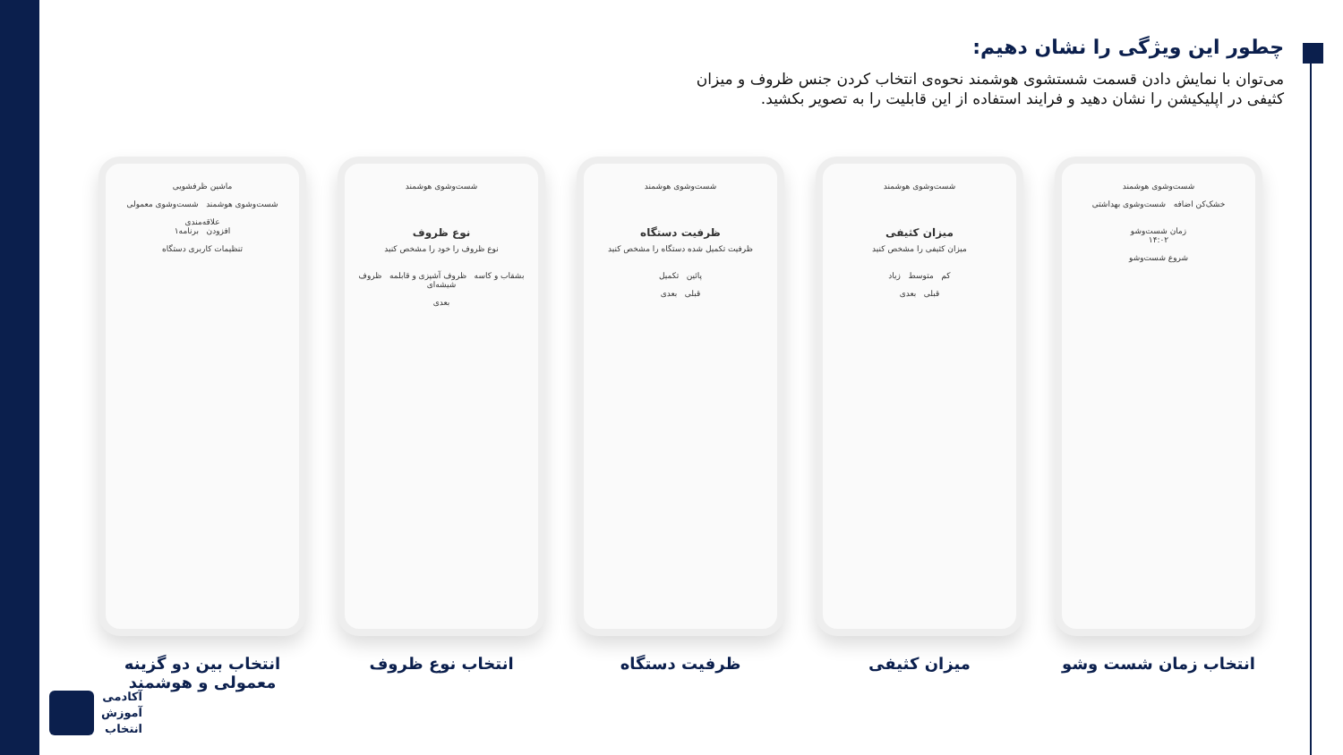چطور این ویژگی را نشان دهیم:
می‌توان با نمایش دادن قسمت شستشوی هوشمند نحوه‌ی انتخاب کردن جنس ظروف و میزان کثیفی در اپلیکیشن را نشان دهید و فرایند استفاده از این قابلیت را به تصویر بکشید.
شست‌وشوی هوشمند
خشک‌کن اضافه شست‌وشوی بهداشتی
زمان شست‌وشو
۱۴:۰۲
شروع شست‌وشو
انتخاب زمان شست وشو
شست‌وشوی هوشمند
میزان کثیفی
میزان کثیفی را مشخص کنید
کم متوسط زیاد
قبلی بعدی
میزان کثیفی
شست‌وشوی هوشمند
ظرفیت دستگاه
ظرفیت تکمیل شده دستگاه را مشخص کنید
پائین تکمیل
قبلی بعدی
ظرفیت دستگاه
شست‌وشوی هوشمند
نوع ظروف
نوع ظروف را خود را مشخص کنید
بشقاب و کاسه ظروف آشپزی و قابلمه ظروف شیشه‌ای
بعدی
انتخاب نوع ظروف
ماشین ظرفشویی
شست‌وشوی هوشمند شست‌وشوی معمولی
علاقه‌مندی
افزودن برنامه۱
تنظیمات کاربری دستگاه
انتخاب بین دو گزینه معمولی و هوشمند
آکادمی
آموزش
انتخاب